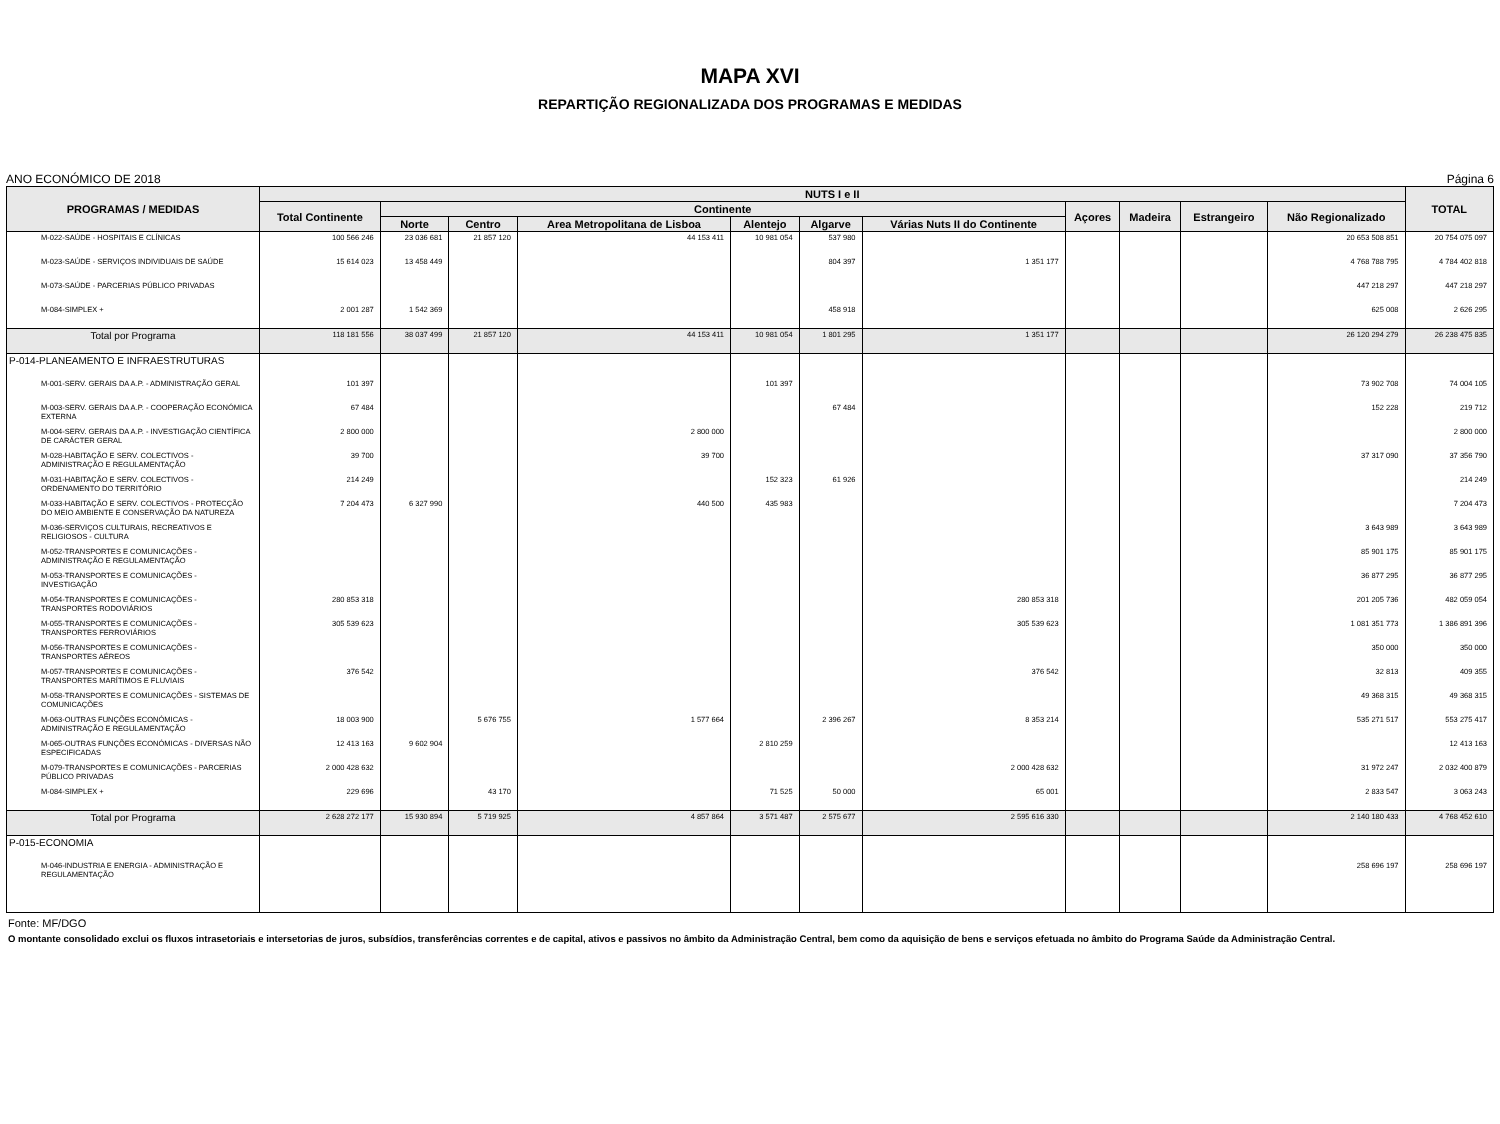MAPA XVI
REPARTIÇÃO REGIONALIZADA DOS PROGRAMAS E MEDIDAS
ANO ECONÓMICO DE 2018 Página 6
| PROGRAMAS / MEDIDAS | NUTS I e II | | | | | | | | | | | TOTAL |
| --- | --- | --- | --- | --- | --- | --- | --- | --- | --- | --- | --- | --- |
| | Total Continente | Continente | | | | | | Açores | Madeira | Estrangeiro | Não Regionalizado | |
| | | Norte | Centro | Area Metropolitana de Lisboa | Alentejo | Algarve | Várias Nuts II do Continente | | | | | |
| M-022-SAÚDE - HOSPITAIS E CLÍNICAS | 100 566 246 | 23 036 681 | 21 857 120 | 44 153 411 | 10 981 054 | 537 980 | | | | | 20 653 508 851 | 20 754 075 097 |
| M-023-SAÚDE - SERVIÇOS INDIVIDUAIS DE SAÚDE | 15 614 023 | 13 458 449 | | | | 804 397 | 1 351 177 | | | | 4 768 788 795 | 4 784 402 818 |
| M-073-SAÚDE - PARCERIAS PÚBLICO PRIVADAS | | | | | | | | | | | 447 218 297 | 447 218 297 |
| M-084-SIMPLEX + | 2 001 287 | 1 542 369 | | | | 458 918 | | | | | 625 008 | 2 626 295 |
| Total por Programa | 118 181 556 | 38 037 499 | 21 857 120 | 44 153 411 | 10 981 054 | 1 801 295 | 1 351 177 | | | | 26 120 294 279 | 26 238 475 835 |
| P-014-PLANEAMENTO E INFRAESTRUTURAS | | | | | | | | | | | | |
| M-001-SERV. GERAIS DA A.P. - ADMINISTRAÇÃO GERAL | 101 397 | | | | 101 397 | | | | | | 73 902 708 | 74 004 105 |
| M-003-SERV. GERAIS DA A.P. - COOPERAÇÃO ECONÓMICA EXTERNA | 67 484 | | | | | 67 484 | | | | | 152 228 | 219 712 |
| M-004-SERV. GERAIS DA A.P. - INVESTIGAÇÃO CIENTÍFICA DE CARÁCTER GERAL | 2 800 000 | | | 2 800 000 | | | | | | | | 2 800 000 |
| M-028-HABITAÇÃO E SERV. COLECTIVOS - ADMINISTRAÇÃO E REGULAMENTAÇÃO | 39 700 | | | 39 700 | | | | | | | 37 317 090 | 37 356 790 |
| M-031-HABITAÇÃO E SERV. COLECTIVOS - ORDENAMENTO DO TERRITÓRIO | 214 249 | | | | 152 323 | 61 926 | | | | | | 214 249 |
| M-033-HABITAÇÃO E SERV. COLECTIVOS - PROTECÇÃO DO MEIO AMBIENTE E CONSERVAÇÃO DA NATUREZA | 7 204 473 | 6 327 990 | | 440 500 | 435 983 | | | | | | | 7 204 473 |
| M-036-SERVIÇOS CULTURAIS, RECREATIVOS E RELIGIOSOS - CULTURA | | | | | | | | | | | 3 643 989 | 3 643 989 |
| M-052-TRANSPORTES E COMUNICAÇÕES - ADMINISTRAÇÃO E REGULAMENTAÇÃO | | | | | | | | | | | 85 901 175 | 85 901 175 |
| M-053-TRANSPORTES E COMUNICAÇÕES - INVESTIGAÇÃO | | | | | | | | | | | 36 877 295 | 36 877 295 |
| M-054-TRANSPORTES E COMUNICAÇÕES - TRANSPORTES RODOVIÁRIOS | 280 853 318 | | | | | | 280 853 318 | | | | 201 205 736 | 482 059 054 |
| M-055-TRANSPORTES E COMUNICAÇÕES - TRANSPORTES FERROVIÁRIOS | 305 539 623 | | | | | | 305 539 623 | | | | 1 081 351 773 | 1 386 891 396 |
| M-056-TRANSPORTES E COMUNICAÇÕES - TRANSPORTES AÉREOS | | | | | | | | | | | 350 000 | 350 000 |
| M-057-TRANSPORTES E COMUNICAÇÕES - TRANSPORTES MARÍTIMOS E FLUVIAIS | 376 542 | | | | | | 376 542 | | | | 32 813 | 409 355 |
| M-058-TRANSPORTES E COMUNICAÇÕES - SISTEMAS DE COMUNICAÇÕES | | | | | | | | | | | 49 368 315 | 49 368 315 |
| M-063-OUTRAS FUNÇÕES ECONÓMICAS - ADMINISTRAÇÃO E REGULAMENTAÇÃO | 18 003 900 | | 5 676 755 | 1 577 664 | | 2 396 267 | 8 353 214 | | | | 535 271 517 | 553 275 417 |
| M-065-OUTRAS FUNÇÕES ECONÓMICAS - DIVERSAS NÃO ESPECIFICADAS | 12 413 163 | 9 602 904 | | | 2 810 259 | | | | | | | 12 413 163 |
| M-079-TRANSPORTES E COMUNICAÇÕES - PARCERIAS PÚBLICO PRIVADAS | 2 000 428 632 | | | | | | 2 000 428 632 | | | | 31 972 247 | 2 032 400 879 |
| M-084-SIMPLEX + | 229 696 | | 43 170 | | 71 525 | 50 000 | 65 001 | | | | 2 833 547 | 3 063 243 |
| Total por Programa | 2 628 272 177 | 15 930 894 | 5 719 925 | 4 857 864 | 3 571 487 | 2 575 677 | 2 595 616 330 | | | | 2 140 180 433 | 4 768 452 610 |
| P-015-ECONOMIA | | | | | | | | | | | | |
| M-046-INDUSTRIA E ENERGIA - ADMINISTRAÇÃO E REGULAMENTAÇÃO | | | | | | | | | | | 258 696 197 | 258 696 197 |
Fonte: MF/DGO
O montante consolidado exclui os fluxos intrasetoriais e intersetorias de juros, subsídios, transferências correntes e de capital, ativos e passivos no âmbito da Administração Central, bem como da aquisição de bens e serviços efetuada no âmbito do Programa Saúde da Administração Central.